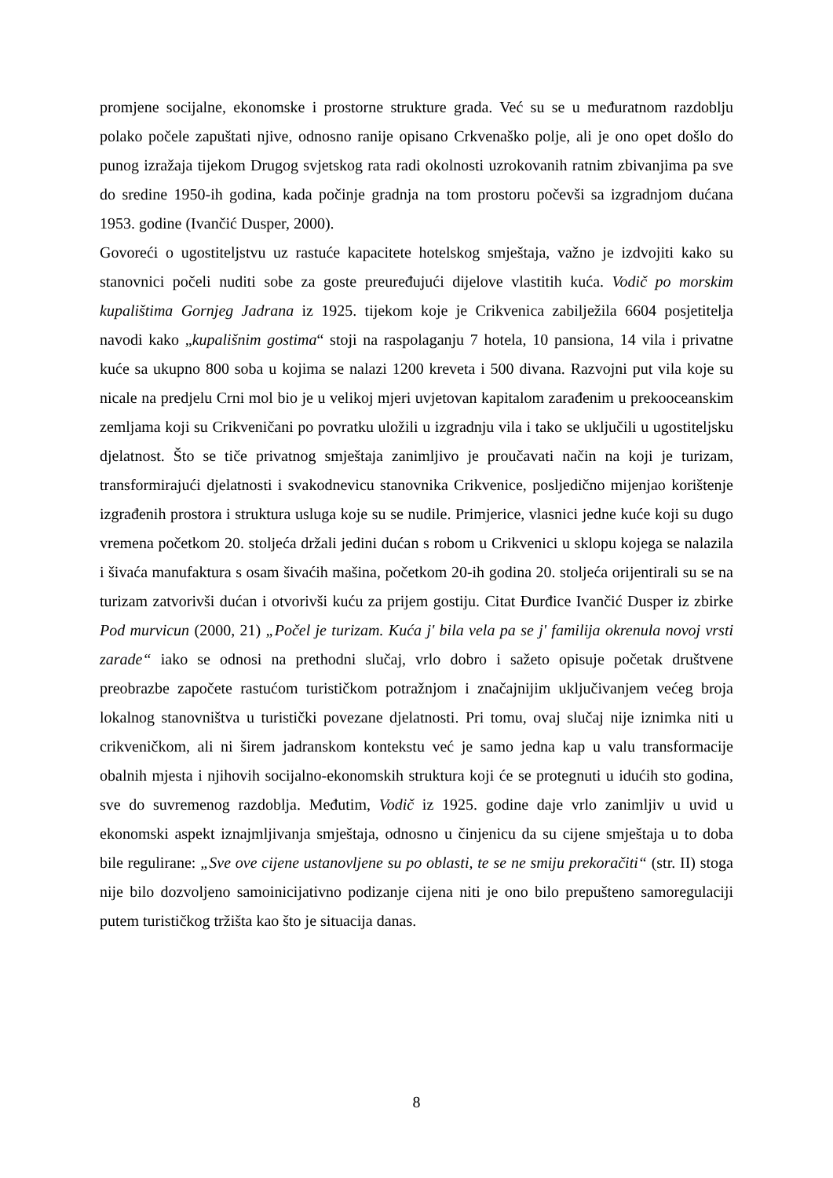promjene socijalne, ekonomske i prostorne strukture grada. Već su se u međuratnom razdoblju polako počele zapuštati njive, odnosno ranije opisano Crkvenaško polje, ali je ono opet došlo do punog izražaja tijekom Drugog svjetskog rata radi okolnosti uzrokovanih ratnim zbivanjima pa sve do sredine 1950-ih godina, kada počinje gradnja na tom prostoru počevši sa izgradnjom dućana 1953. godine (Ivančić Dusper, 2000).
Govoreći o ugostiteljstvu uz rastuće kapacitete hotelskog smještaja, važno je izdvojiti kako su stanovnici počeli nuditi sobe za goste preuređujući dijelove vlastitih kuća. Vodič po morskim kupalištima Gornjeg Jadrana iz 1925. tijekom koje je Crikvenica zabilježila 6604 posjetitelja navodi kako „kupališnim gostima“ stoji na raspolaganju 7 hotela, 10 pansiona, 14 vila i privatne kuće sa ukupno 800 soba u kojima se nalazi 1200 kreveta i 500 divana. Razvojni put vila koje su nicale na predjelu Crni mol bio je u velikoj mjeri uvjetovan kapitalom zarađenim u prekooceanskim zemljama koji su Crikveničani po povratku uložili u izgradnju vila i tako se uključili u ugostiteljsku djelatnost. Što se tiče privatnog smještaja zanimljivo je proučavati način na koji je turizam, transformirajući djelatnosti i svakodnevicu stanovnika Crikvenice, posljedično mijenjao korištenje izgrađenih prostora i struktura usluga koje su se nudile. Primjerice, vlasnici jedne kuće koji su dugo vremena početkom 20. stoljeća držali jedini dućan s robom u Crikvenici u sklopu kojega se nalazila i šivaća manufaktura s osam šivaćih mašina, početkom 20-ih godina 20. stoljeća orijentirali su se na turizam zatvorivši dućan i otvorivši kuću za prijem gostiju. Citat Đurđice Ivančić Dusper iz zbirke Pod murvicun (2000, 21) „Počel je turizam. Kuća j' bila vela pa se j' familija okrenula novoj vrsti zarade“ iako se odnosi na prethodni slučaj, vrlo dobro i sažeto opisuje početak društvene preobrazbe započete rastućom turističkom potražnjom i značajnijim uključivanjem većeg broja lokalnog stanovništva u turistički povezane djelatnosti. Pri tomu, ovaj slučaj nije iznimka niti u crikveničkom, ali ni širem jadranskom kontekstu već je samo jedna kap u valu transformacije obalnih mjesta i njihovih socijalno-ekonomskih struktura koji će se protegnuti u idućih sto godina, sve do suvremenog razdoblja. Međutim, Vodič iz 1925. godine daje vrlo zanimljiv u uvid u ekonomski aspekt iznajmljivanja smještaja, odnosno u činjenicu da su cijene smještaja u to doba bile regulirane: „Sve ove cijene ustanovljene su po oblasti, te se ne smiju prekoračiti“ (str. II) stoga nije bilo dozvoljeno samoinicijativno podizanje cijena niti je ono bilo prepušteno samoregulaciji putem turističkog tržišta kao što je situacija danas.
8